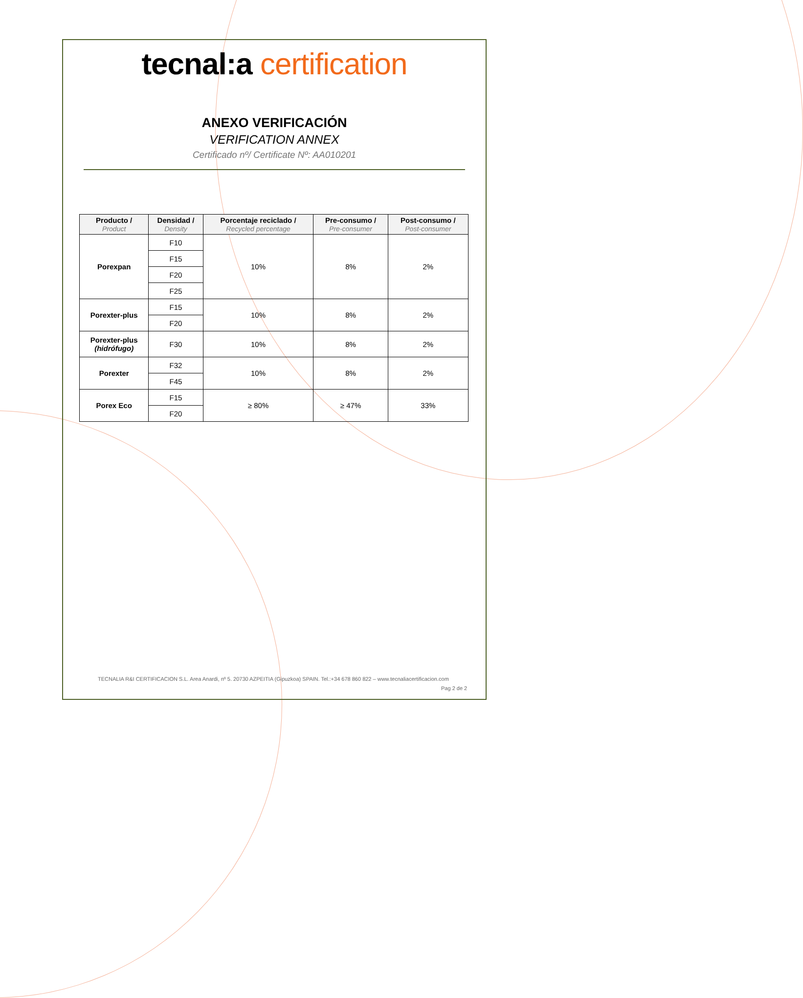tecnal:a certification
ANEXO VERIFICACIÓN
VERIFICATION ANNEX
Certificado nº/ Certificate Nº: AA010201
| Producto / Product | Densidad / Density | Porcentaje reciclado / Recycled percentage | Pre-consumo / Pre-consumer | Post-consumo / Post-consumer |
| --- | --- | --- | --- | --- |
| Porexpan | F10 | 10% | 8% | 2% |
| | F15 | | | |
| | F20 | | | |
| | F25 | | | |
| Porexter-plus | F15 | 10% | 8% | 2% |
| | F20 | | | |
| Porexter-plus (hidrófugo) | F30 | 10% | 8% | 2% |
| Porexter | F32 | 10% | 8% | 2% |
| | F45 | | | |
| Porex Eco | F15 | ≥ 80% | ≥ 47% | 33% |
| | F20 | | | |
TECNALIA R&I CERTIFICACION S.L. Area Anardi, nº 5. 20730 AZPEITIA (Gipuzkoa) SPAIN. Tel.:+34 678 860 822 – www.tecnaliacertificacion.com
Pag 2 de 2